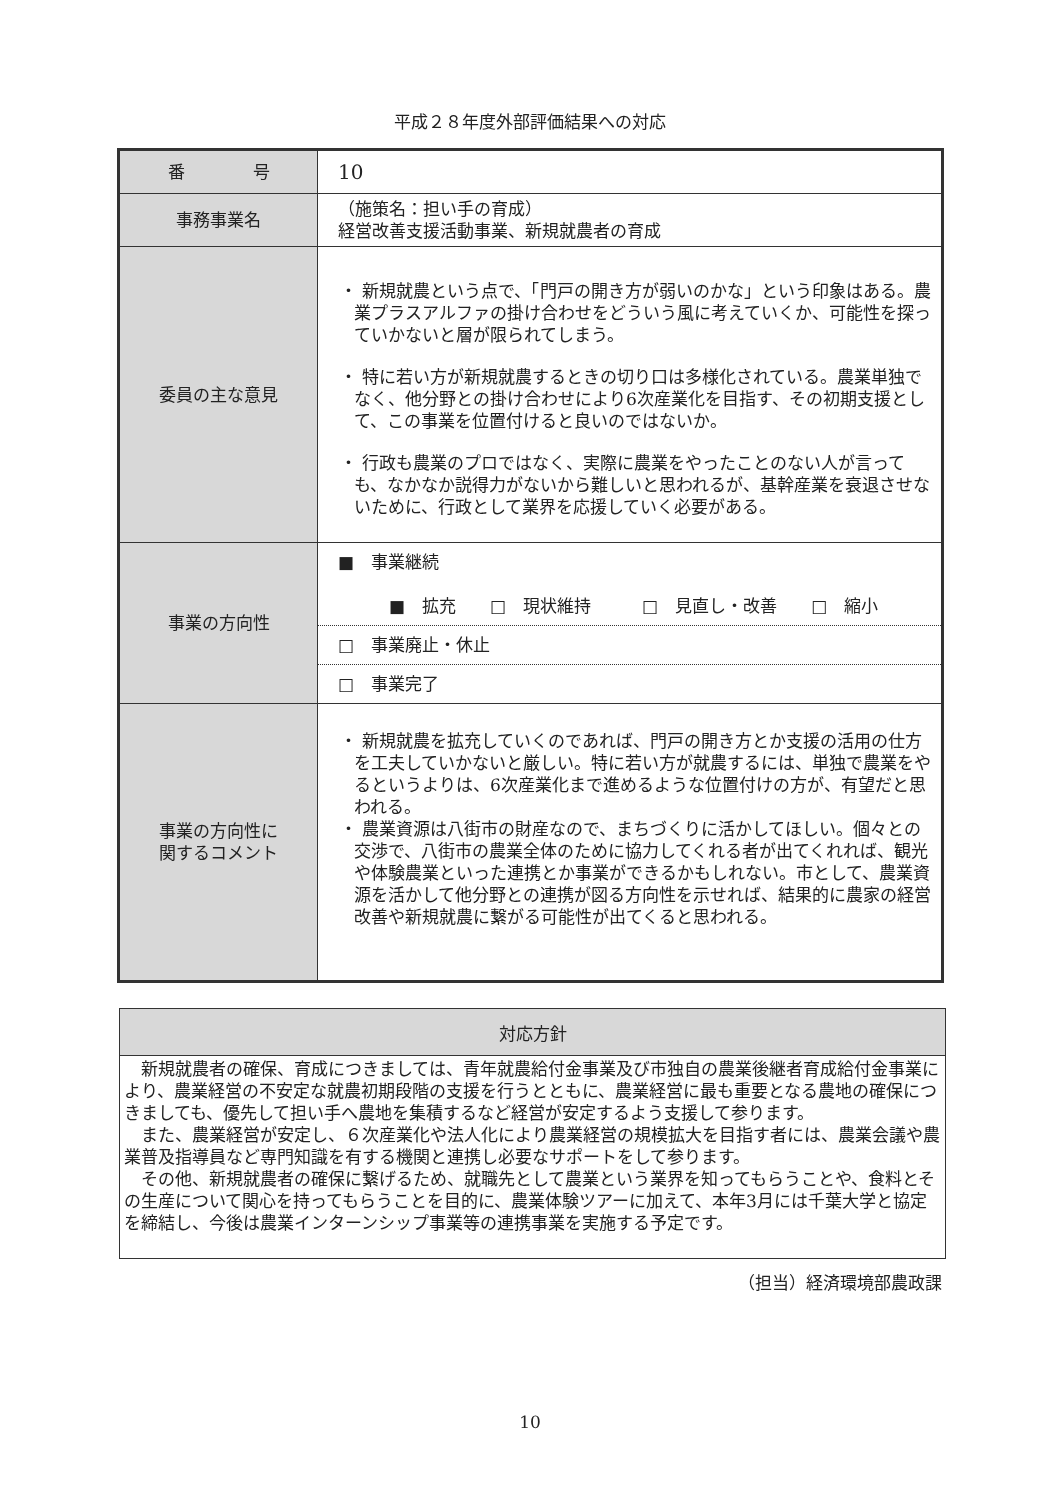平成２８年度外部評価結果への対応
| 番 号 | 10 |
| 事務事業名 | （施策名：担い手の育成） 経営改善支援活動事業、新規就農者の育成 |
| 委員の主な意見 | ・ 新規就農という点で、「門戸の開き方が弱いのかな」という印象はある。農業プラスアルファの掛け合わせをどういう風に考えていくか、可能性を探っていかないと層が限られてしまう。 ・ 特に若い方が新規就農するときの切り口は多様化されている。農業単独でなく、他分野との掛け合わせにより6次産業化を目指す、その初期支援として、この事業を位置付けると良いのではないか。 ・ 行政も農業のプロではなく、実際に農業をやったことのない人が言っても、なかなか説得力がないから難しいと思われるが、基幹産業を衰退させないために、行政として業界を応援していく必要がある。 |
| 事業の方向性 | ■ 事業継続 ■ 拡充 □ 現状維持 □ 見直し・改善 □ 縮小 □ 事業廃止・休止 □ 事業完了 |
| 事業の方向性に 関するコメント | ・ 新規就農を拡充していくのであれば、門戸の開き方とか支援の活用の仕方を工夫していかないと厳しい。特に若い方が就農するには、単独で農業をやるというよりは、6次産業化まで進めるような位置付けの方が、有望だと思われる。 ・ 農業資源は八街市の財産なので、まちづくりに活かしてほしい。個々との交渉で、八街市の農業全体のために協力してくれる者が出てくれれば、観光や体験農業といった連携とか事業ができるかもしれない。市として、農業資源を活かして他分野との連携が図る方向性を示せれば、結果的に農家の経営改善や新規就農に繋がる可能性が出てくると思われる。 |
| 対応方針 |
| --- |
| 新規就農者の確保、育成につきましては、青年就農給付金事業及び市独自の農業後継者育成給付金事業により、農業経営の不安定な就農初期段階の支援を行うとともに、農業経営に最も重要となる農地の確保につきましても、優先して担い手へ農地を集積するなど経営が安定するよう支援して参ります。 また、農業経営が安定し、６次産業化や法人化により農業経営の規模拡大を目指す者には、農業会議や農業普及指導員など専門知識を有する機関と連携し必要なサポートをして参ります。 その他、新規就農者の確保に繋げるため、就職先として農業という業界を知ってもらうことや、食料とその生産について関心を持ってもらうことを目的に、農業体験ツアーに加えて、本年3月には千葉大学と協定を締結し、今後は農業インターンシップ事業等の連携事業を実施する予定です。 |
（担当）経済環境部農政課
10